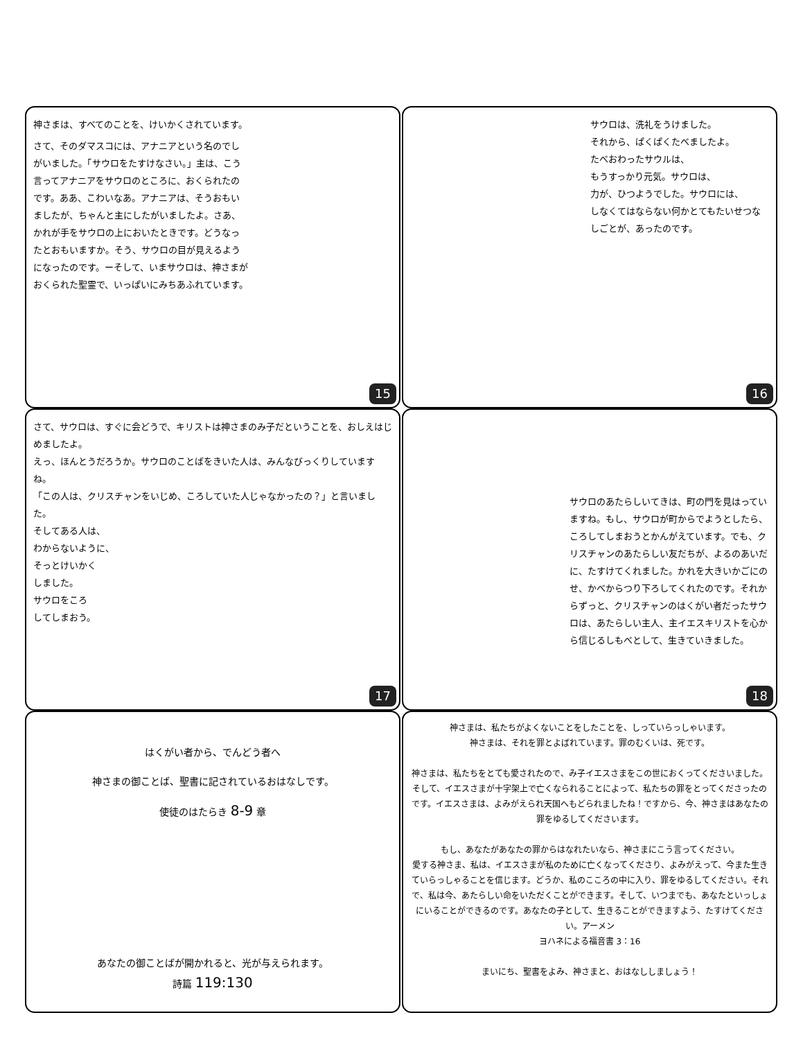神さまは、すべてのことを、けいかくされています。
さて、そのダマスコには、アナニアという名のでしがいました。「サウロをたすけなさい。」主は、こう言ってアナニアをサウロのところに、おくられたのです。ああ、こわいなあ。アナニアは、そうおもいましたが、ちゃんと主にしたがいましたよ。さあ、かれが手をサウロの上においたときです。どうなったとおもいますか。そう、サウロの目が見えるようになったのです。ーそして、いまサウロは、神さまがおくられた聖霊で、いっぱいにみちあふれています。
15
サウロは、洗礼をうけました。
それから、ぱくぱくたべましたよ。
たべおわったサウルは、
もうすっかり元気。サウロは、
力が、ひつようでした。サウロには、
しなくてはならない何かとてもたいせつなしごとが、あったのです。
16
さて、サウロは、すぐに会どうで、キリストは神さまのみ子だということを、おしえはじめましたよ。
えっ、ほんとうだろうか。サウロのことばをきいた人は、みんなびっくりしていますね。
「この人は、クリスチャンをいじめ、ころしていた人じゃなかったの？」と言いました。
そしてある人は、
わからないように、
そっとけいかく
しました。
サウロをころ
してしまおう。
17
サウロのあたらしいてきは、町の門を見はっていますね。もし、サウロが町からでようとしたら、ころしてしまおうとかんがえています。でも、クリスチャンのあたらしい友だちが、よるのあいだに、たすけてくれました。かれを大きいかごにのせ、かべからつり下ろしてくれたのです。それからずっと、クリスチャンのはくがい者だったサウロは、あたらしい主人、主イエスキリストを心から信じるしもべとして、生きていきました。
18
はくがい者から、でんどう者へ
神さまの御ことば、聖書に記されているおはなしです。
使徒のはたらき 8-9 章
あなたの御ことばが開かれると、光が与えられます。
詩篇 119:130
神さまは、私たちがよくないことをしたことを、しっていらっしゃいます。
神さまは、それを罪とよばれています。罪のむくいは、死です。
神さまは、私たちをとても愛されたので、み子イエスさまをこの世におくってくださいました。そして、イエスさまが十字架上で亡くなられることによって、私たちの罪をとってくださったのです。イエスさまは、よみがえられ天国へもどられましたね！ですから、今、神さまはあなたの罪をゆるしてくださいます。
もし、あなたがあなたの罪からはなれたいなら、神さまにこう言ってください。
愛する神さま、私は、イエスさまが私のために亡くなってくださり、よみがえって、今また生きていらっしゃることを信じます。どうか、私のこころの中に入り、罪をゆるしてください。それで、私は今、あたらしい命をいただくことができます。そして、いつまでも、あなたといっしょにいることができるのです。あなたの子として、生きることができますよう、たすけてください。アーメン
ヨハネによる福音書 3：16
まいにち、聖書をよみ、神さまと、おはなししましょう！